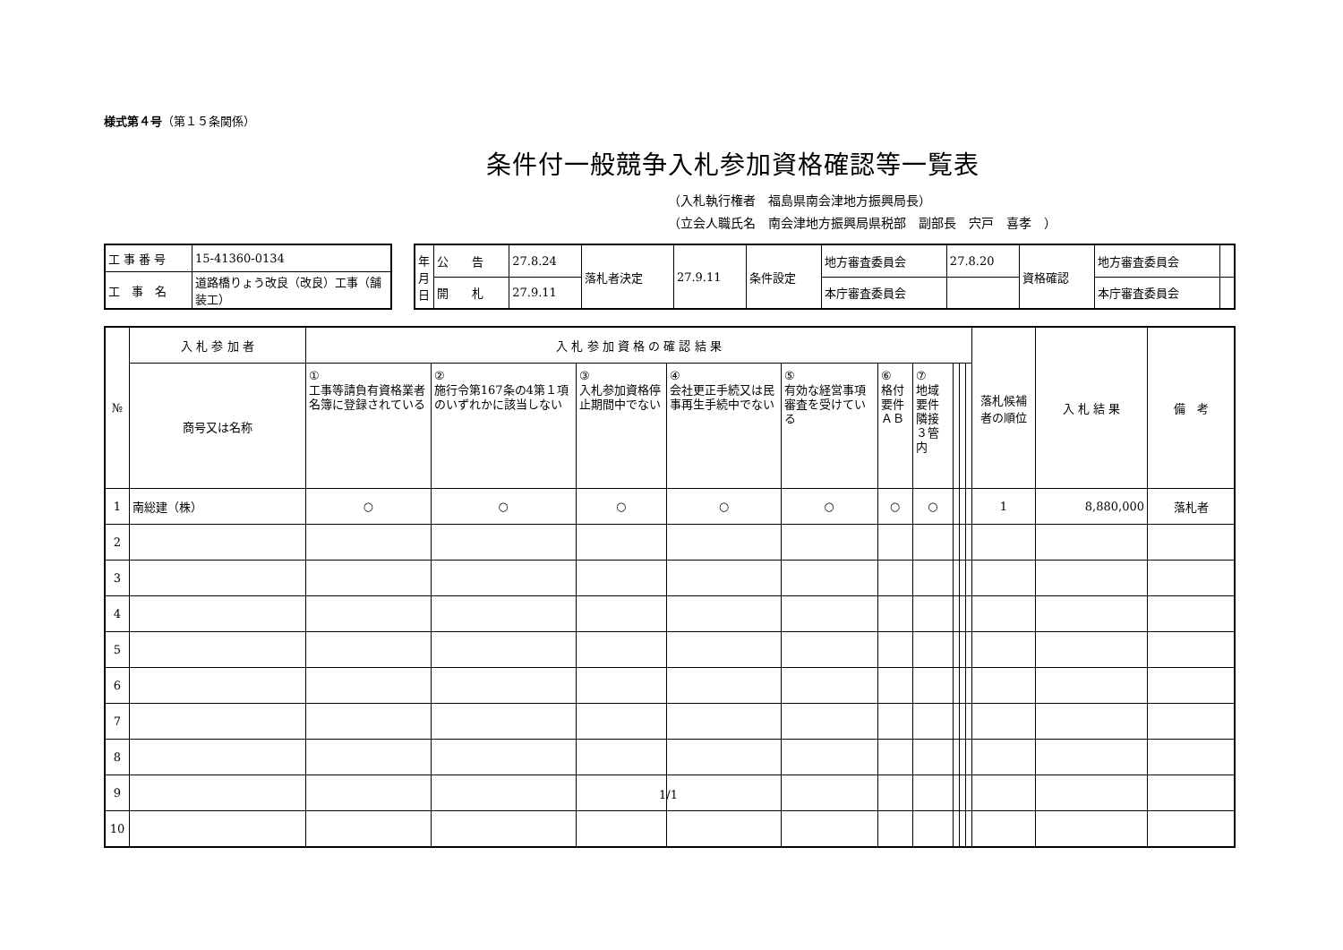様式第４号（第１５条関係）
条件付一般競争入札参加資格確認等一覧表
（入札執行権者　福島県南会津地方振興局長）
（立会人職氏名　南会津地方振興局県税部　副部長　宍戸　喜孝　）
| 工 事 番 号 | 15-41360-0134 |
| 工 事 名 | 道路橋りょう改良（改良）工事（舗装工） |
| 年月日 | 公 告 | 27.8.24 | 落札者決定 | 27.9.11 | 条件設定 | 地方審査委員会 | 27.8.20 | 資格確認 | 地方審査委員会 | |
| | 開 札 | 27.9.11 | | | | 本庁審査委員会 | | | 本庁審査委員会 | |
| № | 入 札 参 加 者 | 入 札 参 加 資 格 の 確 認 結 果 | | | | | | | | | | 落札候補者の順位 | 入 札 結 果 | 備 考 |
| --- | --- | --- | --- | --- | --- | --- | --- | --- | --- | --- | --- | --- | --- | --- |
| | 商号又は名称 | ① 工事等請負有資格業者名簿に登録されている | ② 施行令第167条の4第１項のいずれかに該当しない | ③ 入札参加資格停止期間中でない | ④ 会社更正手続又は民事再生手続中でない | ⑤ 有効な経営事項審査を受けている | ⑥ 格付要件 ＡＢ | ⑦ 地域要件 隣接３管内 | | | | | | |
| 1 | 南総建（株） | ○ | ○ | ○ | ○ | ○ | ○ | ○ | | | | 1 | 8,880,000 | 落札者 |
| 2 | | | | | | | | | | | | | | |
| 3 | | | | | | | | | | | | | | |
| 4 | | | | | | | | | | | | | | |
| 5 | | | | | | | | | | | | | | |
| 6 | | | | | | | | | | | | | | |
| 7 | | | | | | | | | | | | | | |
| 8 | | | | | | | | | | | | | | |
| 9 | | | | | | | | | | | | | | |
| 10 | | | | | | | | | | | | | | |
1/1